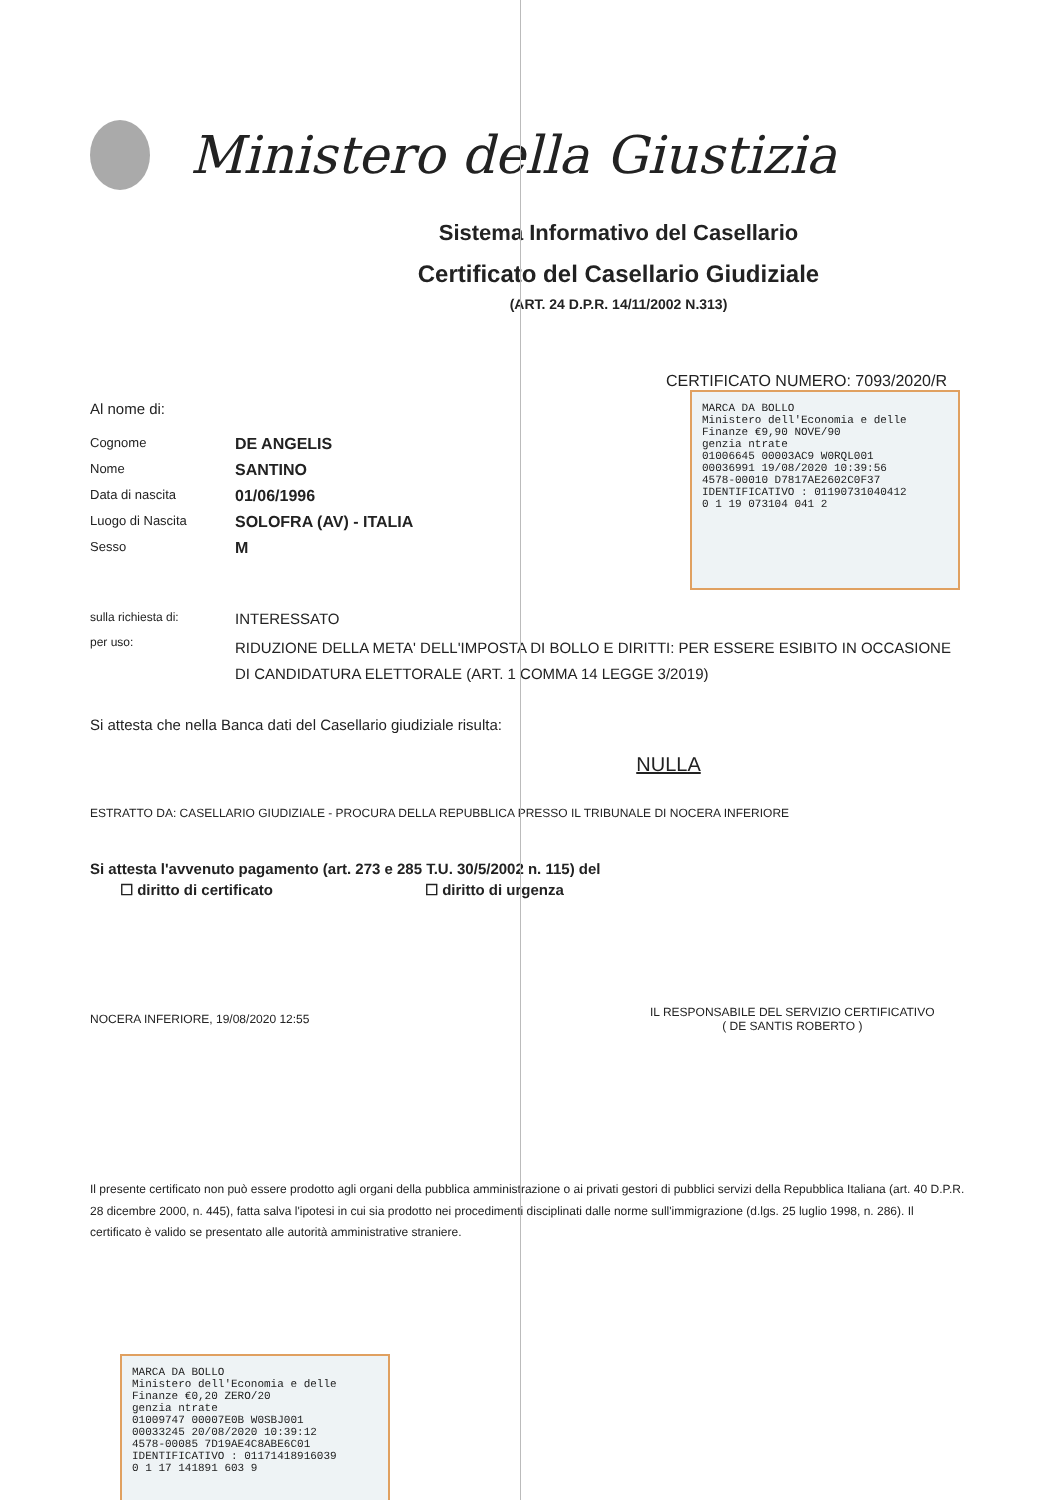Ministero della Giustizia
Sistema Informativo del Casellario
Certificato del Casellario Giudiziale
(ART. 24 D.P.R. 14/11/2002 N.313)
CERTIFICATO NUMERO: 7093/2020/R
Al nome di:
Cognome
DE ANGELIS
Nome
SANTINO
Data di nascita
01/06/1996
Luogo di Nascita
SOLOFRA (AV) - ITALIA
Sesso
M
MARCA DA BOLLO
Ministero dell'Economia e delle Finanze €9,90 NOVE/90
genzia ntrate
01006645 00003AC9 W0RQL001
00036991 19/08/2020 10:39:56
4578-00010 D7817AE2602C0F37
IDENTIFICATIVO : 01190731040412
0 1 19 073104 041 2
sulla richiesta di:
INTERESSATO
per uso:
RIDUZIONE DELLA META' DELL'IMPOSTA DI BOLLO E DIRITTI: PER ESSERE ESIBITO IN OCCASIONE DI CANDIDATURA ELETTORALE (ART. 1 COMMA 14 LEGGE 3/2019)
Si attesta che nella Banca dati del Casellario giudiziale risulta:
NULLA
ESTRATTO DA: CASELLARIO GIUDIZIALE - PROCURA DELLA REPUBBLICA PRESSO IL TRIBUNALE DI NOCERA INFERIORE
Si attesta l'avvenuto pagamento (art. 273 e 285 T.U. 30/5/2002 n. 115) del
☐ diritto di certificato ☐ diritto di urgenza
NOCERA INFERIORE, 19/08/2020 12:55 IL RESPONSABILE DEL SERVIZIO CERTIFICATIVO
( DE SANTIS ROBERTO )
Il presente certificato non può essere prodotto agli organi della pubblica amministrazione o ai privati gestori di pubblici servizi della Repubblica Italiana (art. 40 D.P.R. 28 dicembre 2000, n. 445), fatta salva l'ipotesi in cui sia prodotto nei procedimenti disciplinati dalle norme sull'immigrazione (d.lgs. 25 luglio 1998, n. 286). Il certificato è valido se presentato alle autorità amministrative straniere.
MARCA DA BOLLO
Ministero dell'Economia e delle Finanze €0,20 ZERO/20
genzia ntrate
01009747 00007E0B W0SBJ001
00033245 20/08/2020 10:39:12
4578-00085 7D19AE4C8ABE6C01
IDENTIFICATIVO : 01171418916039
0 1 17 141891 603 9